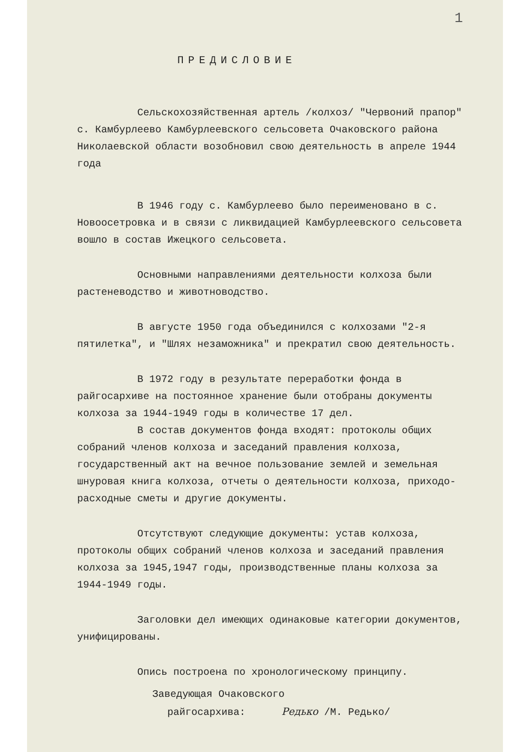1
ПРЕДИСЛОВИЕ
Сельскохозяйственная артель /колхоз/ "Червоний прапор" с. Камбурлеево Камбурлеевского сельсовета Очаковского района Николаевской области возобновил свою деятельность в апреле 1944 года
В 1946 году с. Камбурлеево было переименовано в с. Новоосетровка и в связи с ликвидацией Камбурлеевского сельсовета вошло в состав Ижецкого сельсовета.
Основными направлениями деятельности колхоза были растеневодство и животноводство.
В августе 1950 года объединился с колхозами "2-я пятилетка", и "Шлях незаможника" и прекратил свою деятельность.
В 1972 году в результате переработки фонда в райгосархиве на постоянное хранение были отобраны документы колхоза за 1944-1949 годы в количестве 17 дел.
В состав документов фонда входят: протоколы общих собраний членов колхоза и заседаний правления колхоза, государственный акт на вечное пользование землей и земельная шнуровая книга колхоза, отчеты о деятельности колхоза, приходо-расходные сметы и другие документы.
Отсутствуют следующие документы: устав колхоза, протоколы общих собраний членов колхоза и заседаний правления колхоза за 1945,1947 годы, производственные планы колхоза за 1944-1949 годы.
Заголовки дел имеющих одинаковые категории документов, унифицированы.
Опись построена по хронологическому принципу.
Заведующая Очаковского
райгосархива: Редько /М. Редько/